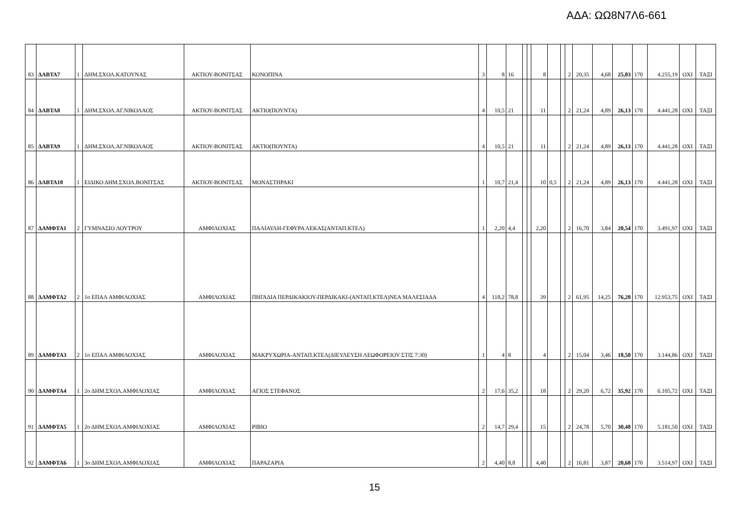ΑΔΑ: ΩΩ8Ν7Λ6-661
| 83 | ΔΑΒΤΑ7 | 1 | ΔΗΜ.ΣΧΟΛ.ΚΑΤΟΥΝΑΣ | ΑΚΤΙΟΥ-ΒΟΝΙΤΣΑΣ | ΚΟΝΟΠΙΝΑ | 3 | 8 | 16 | | | 8 | | | 2 | 20,35 | 4,68 | 25,03 | 170 | 4.255,19 | ΟΧΙ | ΤΑΞΙ |
| 84 | ΔΑΒΤΑ8 | 1 | ΔΗΜ.ΣΧΟΛ.ΑΓ.ΝΙΚΟΛΑΟΣ | ΑΚΤΙΟΥ-ΒΟΝΙΤΣΑΣ | ΑΚΤΙΟ(ΠΟΥΝΤΑ) | 4 | 10,5 | 21 | | | 11 | | | 2 | 21,24 | 4,89 | 26,13 | 170 | 4.441,28 | ΟΧΙ | ΤΑΞΙ |
| 85 | ΔΑΒΤΑ9 | 1 | ΔΗΜ.ΣΧΟΛ.ΑΓ.ΝΙΚΟΛΑΟΣ | ΑΚΤΙΟΥ-ΒΟΝΙΤΣΑΣ | ΑΚΤΙΟ(ΠΟΥΝΤΑ) | 4 | 10,5 | 21 | | | 11 | | | 2 | 21,24 | 4,89 | 26,13 | 170 | 4.441,28 | ΟΧΙ | ΤΑΞΙ |
| 86 | ΔΑΒΤΑ10 | 1 | ΕΙΔΙΚΟ ΔΗΜ.ΣΧΟΛ.ΒΟΝΙΤΣΑΣ | ΑΚΤΙΟΥ-ΒΟΝΙΤΣΑΣ | ΜΟΝΑΣΤΗΡΑΚΙ | 1 | 10,7 | 21,4 | | | 10 | 0,5 | | 2 | 21,24 | 4,89 | 26,13 | 170 | 4.441,28 | ΟΧΙ | ΤΑΞΙ |
| 87 | ΔΑΜΦΤΑ1 | 2 | ΓΥΜΝΑΣΙΟ ΛΟΥΤΡΟΥ | ΑΜΦΙΛΟΧΙΑΣ | ΠΑΛΙΑΥΛΗ-ΓΕΦΥΡΑ ΛΕΚΑΣ(ΑΝΤΑΠ.ΚΤΕΛ) | 1 | 2,20 | 4,4 | | | 2,20 | | | 2 | 16,70 | 3,84 | 20,54 | 170 | 3.491,97 | ΟΧΙ | ΤΑΞΙ |
| 88 | ΔΑΜΦΤΑ2 | 2 | 1ο ΕΠΑΛ ΑΜΦΙΛΟΧΙΑΣ | ΑΜΦΙΛΟΧΙΑΣ | ΠΗΓΑΔΙΑ ΠΕΡΔΙΚΑΚΙΟΥ-ΠΕΡΔΙΚΑΚΙ-(ΑΝΤΑΠ.ΚΤΕΛ)ΝΕΑ ΜΑΛΕΣΙΑΔΑ | 4 | 118,2 | 78,8 | | | 39 | | | 2 | 61,95 | 14,25 | 76,20 | 170 | 12.953,75 | ΟΧΙ | ΤΑΞΙ |
| 89 | ΔΑΜΦΤΑ3 | 2 | 1ο ΕΠΑΛ ΑΜΦΙΛΟΧΙΑΣ | ΑΜΦΙΛΟΧΙΑΣ | ΜΑΚΡΥΧΩΡΙΑ-ΑΝΤΑΠ.ΚΤΕΛ(ΔΙΕΥΛΕΥΣΗ ΛΕΩΦΟΡΕΙΟΥ ΣΤΙΣ 7:30) | 1 | 4 | 8 | | | 4 | | | 2 | 15,04 | 3,46 | 18,50 | 170 | 3.144,86 | ΟΧΙ | ΤΑΞΙ |
| 90 | ΔΑΜΦΤΑ4 | 1 | 2ο ΔΗΜ.ΣΧΟΛ.ΑΜΦΙΛΟΧΙΑΣ | ΑΜΦΙΛΟΧΙΑΣ | ΑΓΙΟΣ ΣΤΕΦΑΝΟΣ | 2 | 17,6 | 35,2 | | | 18 | | | 2 | 29,20 | 6,72 | 35,92 | 170 | 6.105,72 | ΟΧΙ | ΤΑΞΙ |
| 91 | ΔΑΜΦΤΑ5 | 1 | 2ο ΔΗΜ.ΣΧΟΛ.ΑΜΦΙΛΟΧΙΑΣ | ΑΜΦΙΛΟΧΙΑΣ | ΡΙΒΙΟ | 2 | 14,7 | 29,4 | | | 15 | | | 2 | 24,78 | 5,70 | 30,48 | 170 | 5.181,50 | ΟΧΙ | ΤΑΞΙ |
| 92 | ΔΑΜΦΤΑ6 | 1 | 3ο ΔΗΜ.ΣΧΟΛ.ΑΜΦΙΛΟΧΙΑΣ | ΑΜΦΙΛΟΧΙΑΣ | ΠΑΡΑΖΑΡΙΑ | 2 | 4,40 | 8,8 | | | 4,40 | | | 2 | 16,81 | 3,87 | 20,68 | 170 | 3.514,97 | ΟΧΙ | ΤΑΞΙ |
15